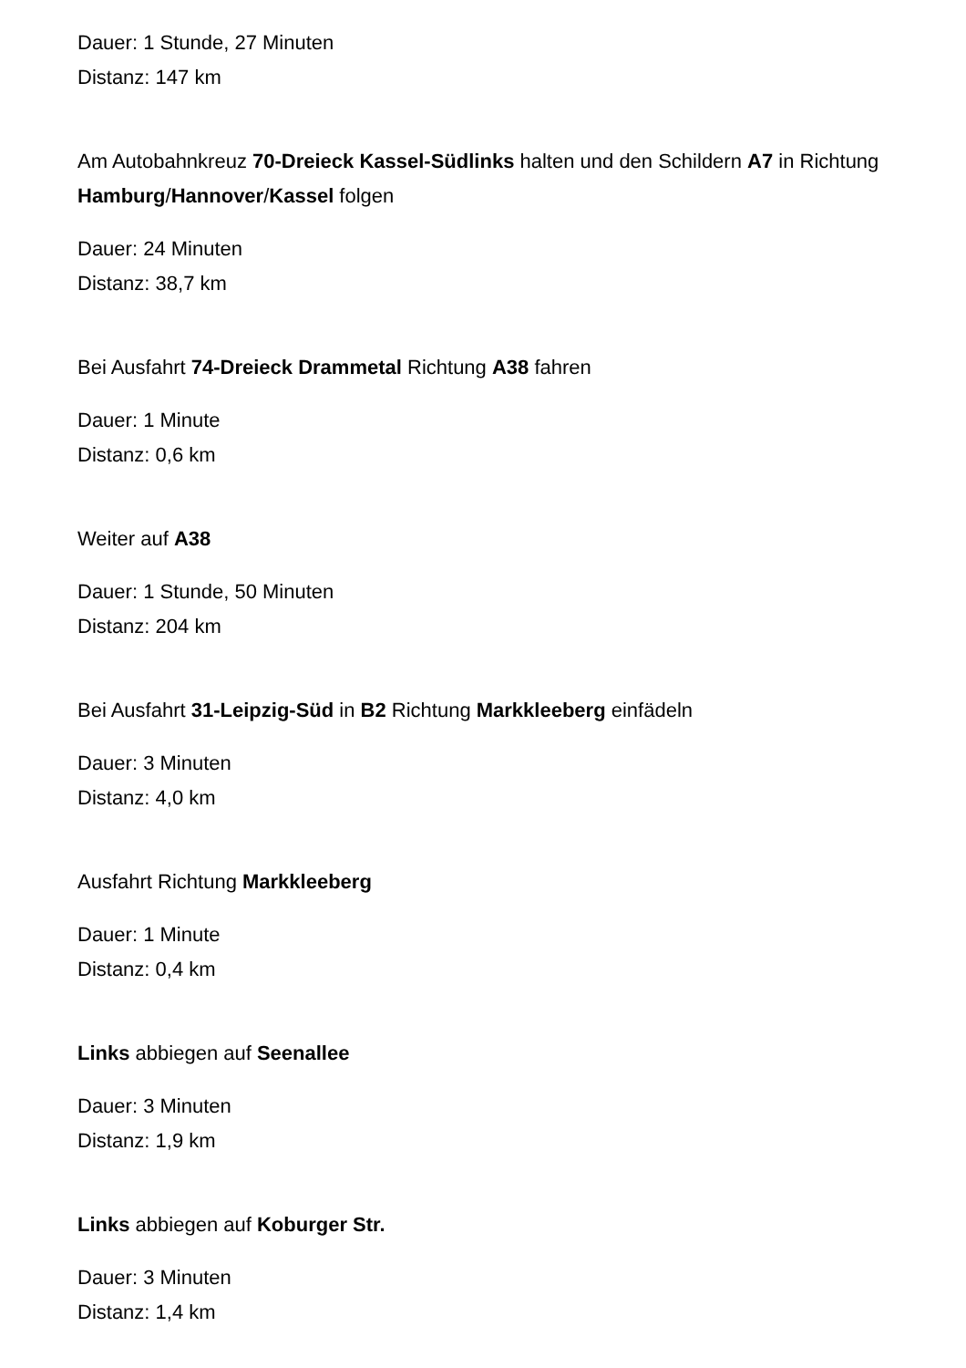Dauer: 1 Stunde, 27 Minuten
Distanz: 147 km
Am Autobahnkreuz 70-Dreieck Kassel-Südlinks halten und den Schildern A7 in Richtung Hamburg/Hannover/Kassel folgen
Dauer: 24 Minuten
Distanz: 38,7 km
Bei Ausfahrt 74-Dreieck Drammetal Richtung A38 fahren
Dauer: 1 Minute
Distanz: 0,6 km
Weiter auf A38
Dauer: 1 Stunde, 50 Minuten
Distanz: 204 km
Bei Ausfahrt 31-Leipzig-Süd in B2 Richtung Markkleeberg einfädeln
Dauer: 3 Minuten
Distanz: 4,0 km
Ausfahrt Richtung Markkleeberg
Dauer: 1 Minute
Distanz: 0,4 km
Links abbiegen auf Seenallee
Dauer: 3 Minuten
Distanz: 1,9 km
Links abbiegen auf Koburger Str.
Dauer: 3 Minuten
Distanz: 1,4 km